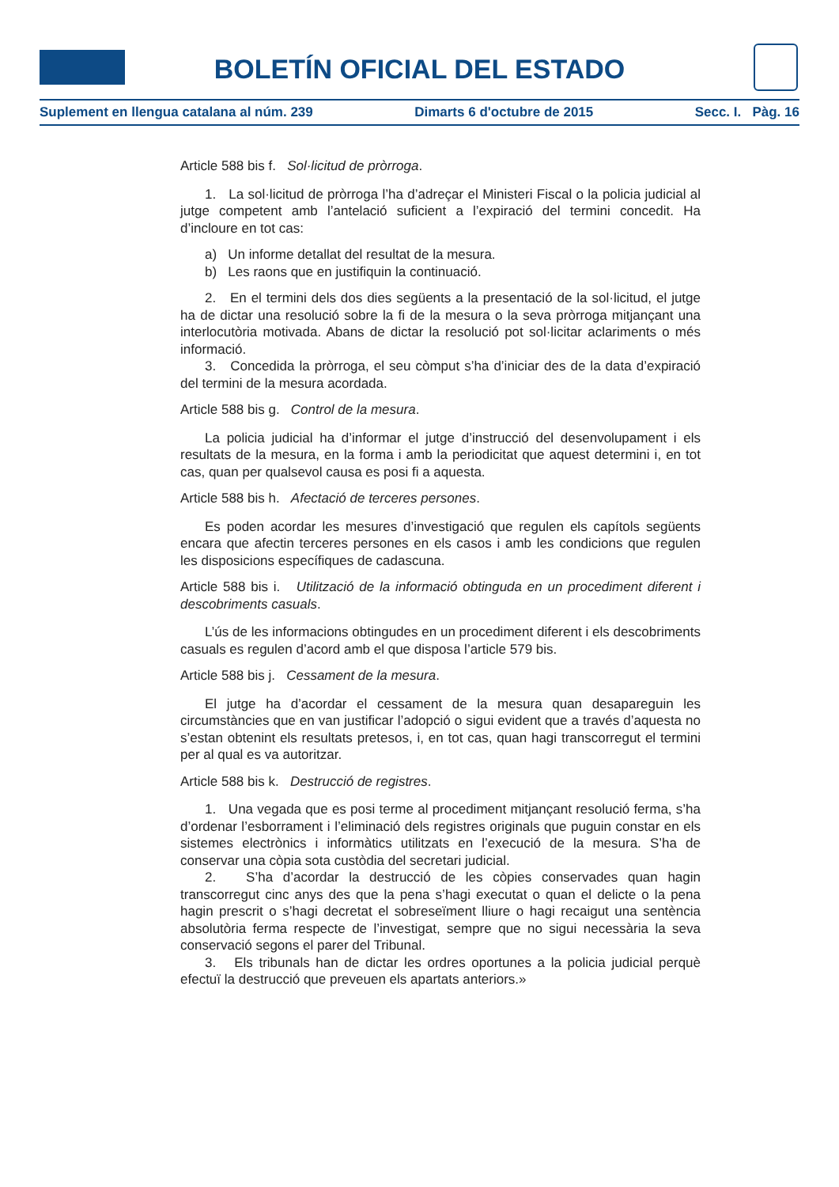BOLETÍN OFICIAL DEL ESTADO
Suplement en llengua catalana al núm. 239 Dimarts 6 d'octubre de 2015 Secc. I. Pàg. 16
Article 588 bis f. Sol·licitud de pròrroga.
1. La sol·licitud de pròrroga l’ha d’adreçar el Ministeri Fiscal o la policia judicial al jutge competent amb l’antelació suficient a l’expiració del termini concedit. Ha d’incloure en tot cas:
a) Un informe detallat del resultat de la mesura.
b) Les raons que en justifiquin la continuació.
2. En el termini dels dos dies següents a la presentació de la sol·licitud, el jutge ha de dictar una resolució sobre la fi de la mesura o la seva pròrroga mitjançant una interlocutòria motivada. Abans de dictar la resolució pot sol·licitar aclariments o més informació.
3. Concedida la pròrroga, el seu còmput s’ha d’iniciar des de la data d’expiració del termini de la mesura acordada.
Article 588 bis g. Control de la mesura.
La policia judicial ha d’informar el jutge d’instrucció del desenvolupament i els resultats de la mesura, en la forma i amb la periodicitat que aquest determini i, en tot cas, quan per qualsevol causa es posi fi a aquesta.
Article 588 bis h. Afectació de terceres persones.
Es poden acordar les mesures d’investigació que regulen els capítols següents encara que afectin terceres persones en els casos i amb les condicions que regulen les disposicions específiques de cadascuna.
Article 588 bis i. Utilització de la informació obtinguda en un procediment diferent i descobriments casuals.
L’ús de les informacions obtingudes en un procediment diferent i els descobriments casuals es regulen d’acord amb el que disposa l’article 579 bis.
Article 588 bis j. Cessament de la mesura.
El jutge ha d’acordar el cessament de la mesura quan desapareguin les circumstàncies que en van justificar l’adopció o sigui evident que a través d’aquesta no s’estan obtenint els resultats pretesos, i, en tot cas, quan hagi transcorregut el termini per al qual es va autoritzar.
Article 588 bis k. Destrucció de registres.
1. Una vegada que es posi terme al procediment mitjançant resolució ferma, s’ha d’ordenar l’esborrament i l’eliminació dels registres originals que puguin constar en els sistemes electrònics i informàtics utilitzats en l’execució de la mesura. S’ha de conservar una còpia sota custòdia del secretari judicial.
2. S’ha d’acordar la destrucció de les còpies conservades quan hagin transcorregut cinc anys des que la pena s’hagi executat o quan el delicte o la pena hagin prescrit o s’hagi decretat el sobreseïment lliure o hagi recaigut una sentència absolutòria ferma respecte de l’investigat, sempre que no sigui necessària la seva conservació segons el parer del Tribunal.
3. Els tribunals han de dictar les ordres oportunes a la policia judicial perquè efectuï la destrucció que preveuen els apartats anteriors.»